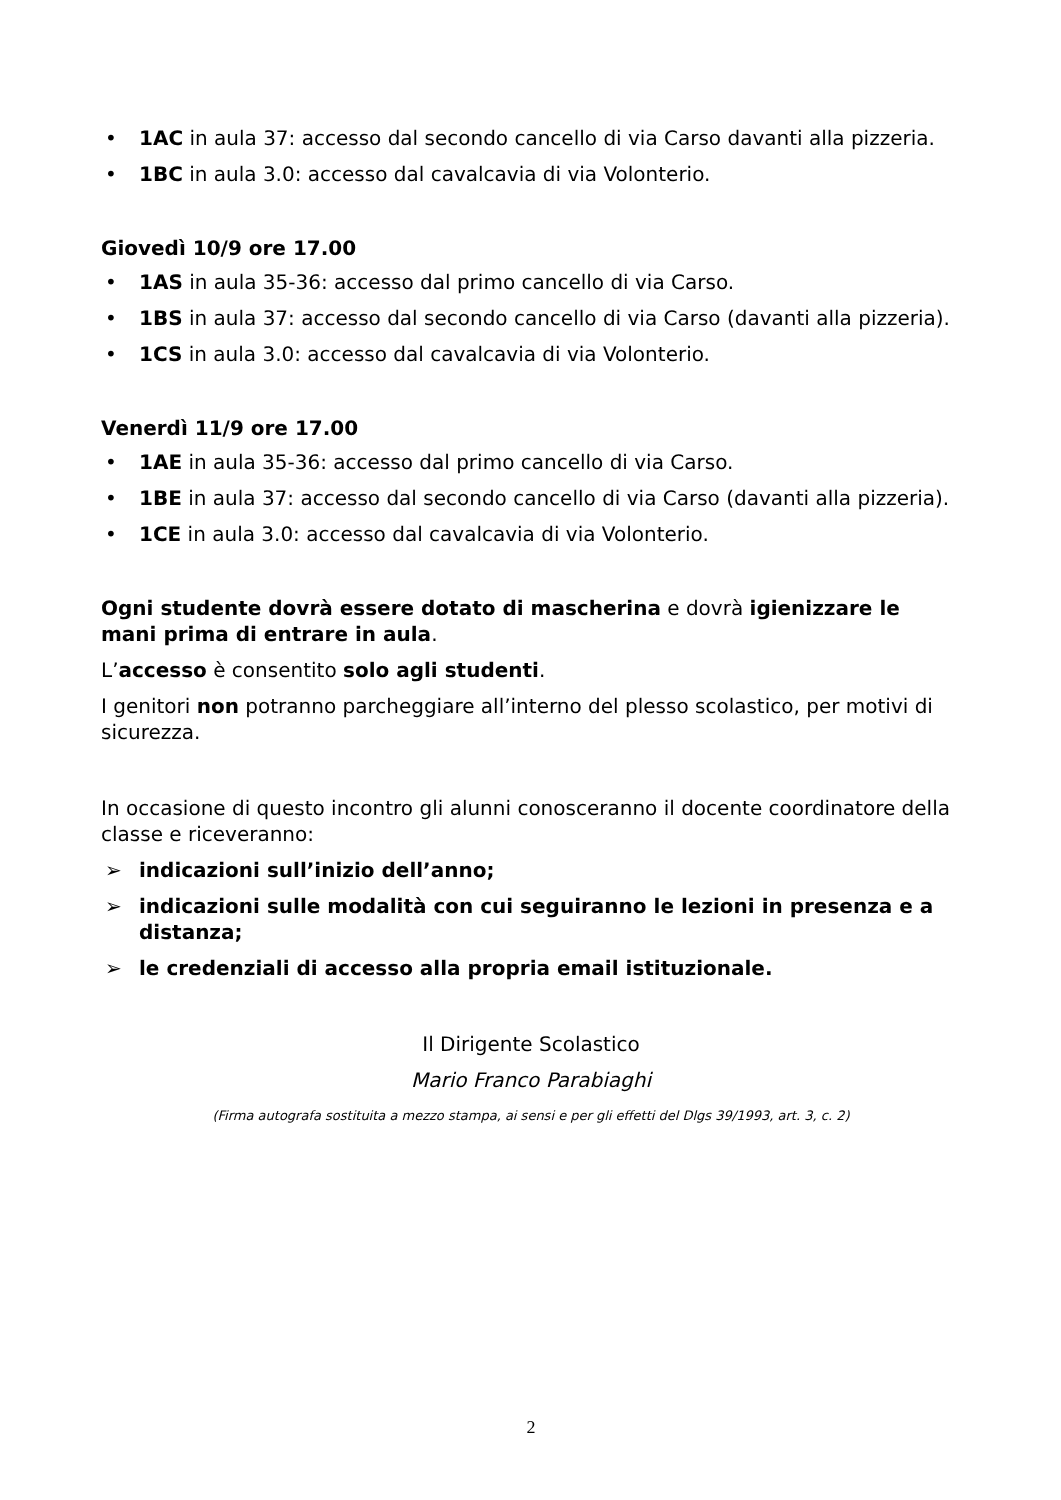• 1AC in aula 37: accesso dal secondo cancello di via Carso davanti alla pizzeria.
• 1BC in aula 3.0: accesso dal cavalcavia di via Volonterio.
Giovedì 10/9 ore 17.00
• 1AS in aula 35-36: accesso dal primo cancello di via Carso.
• 1BS in aula 37: accesso dal secondo cancello di via Carso (davanti alla pizzeria).
• 1CS in aula 3.0: accesso dal cavalcavia di via Volonterio.
Venerdì 11/9 ore 17.00
• 1AE in aula 35-36: accesso dal primo cancello di via Carso.
• 1BE in aula 37: accesso dal secondo cancello di via Carso (davanti alla pizzeria).
• 1CE in aula 3.0: accesso dal cavalcavia di via Volonterio.
Ogni studente dovrà essere dotato di mascherina e dovrà igienizzare le mani prima di entrare in aula.
L’accesso è consentito solo agli studenti.
I genitori non potranno parcheggiare all’interno del plesso scolastico, per motivi di sicurezza.
In occasione di questo incontro gli alunni conosceranno il docente coordinatore della classe e riceveranno:
➢ indicazioni sull’inizio dell’anno;
➢ indicazioni sulle modalità con cui seguiranno le lezioni in presenza e a distanza;
➢ le credenziali di accesso alla propria email istituzionale.
Il Dirigente Scolastico
Mario Franco Parabiaghi
(Firma autografa sostituita a mezzo stampa, ai sensi e per gli effetti del Dlgs 39/1993, art. 3, c. 2)
2